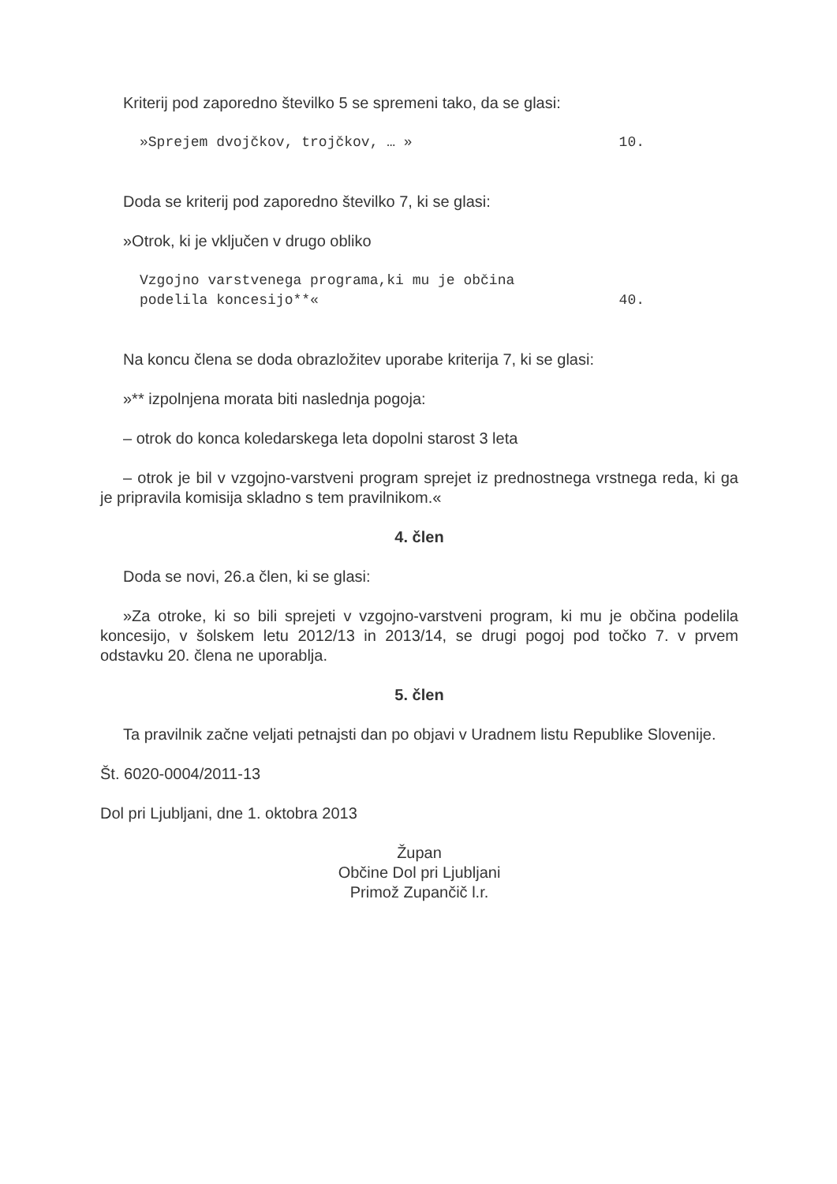Kriterij pod zaporedno številko 5 se spremeni tako, da se glasi:
»Sprejem dvojčkov, trojčkov, … » 10.
Doda se kriterij pod zaporedno številko 7, ki se glasi:
»Otrok, ki je vključen v drugo obliko
Vzgojno varstvenega programa,ki mu je občina
podelila koncesijo**« 40.
Na koncu člena se doda obrazložitev uporabe kriterija 7, ki se glasi:
»** izpolnjena morata biti naslednja pogoja:
– otrok do konca koledarskega leta dopolni starost 3 leta
– otrok je bil v vzgojno-varstveni program sprejet iz prednostnega vrstnega reda, ki ga je pripravila komisija skladno s tem pravilnikom.«
4. člen
Doda se novi, 26.a člen, ki se glasi:
»Za otroke, ki so bili sprejeti v vzgojno-varstveni program, ki mu je občina podelila koncesijo, v šolskem letu 2012/13 in 2013/14, se drugi pogoj pod točko 7. v prvem odstavku 20. člena ne uporablja.
5. člen
Ta pravilnik začne veljati petnajsti dan po objavi v Uradnem listu Republike Slovenije.
Št. 6020-0004/2011-13
Dol pri Ljubljani, dne 1. oktobra 2013
Župan
Občine Dol pri Ljubljani
Primož Zupančič l.r.